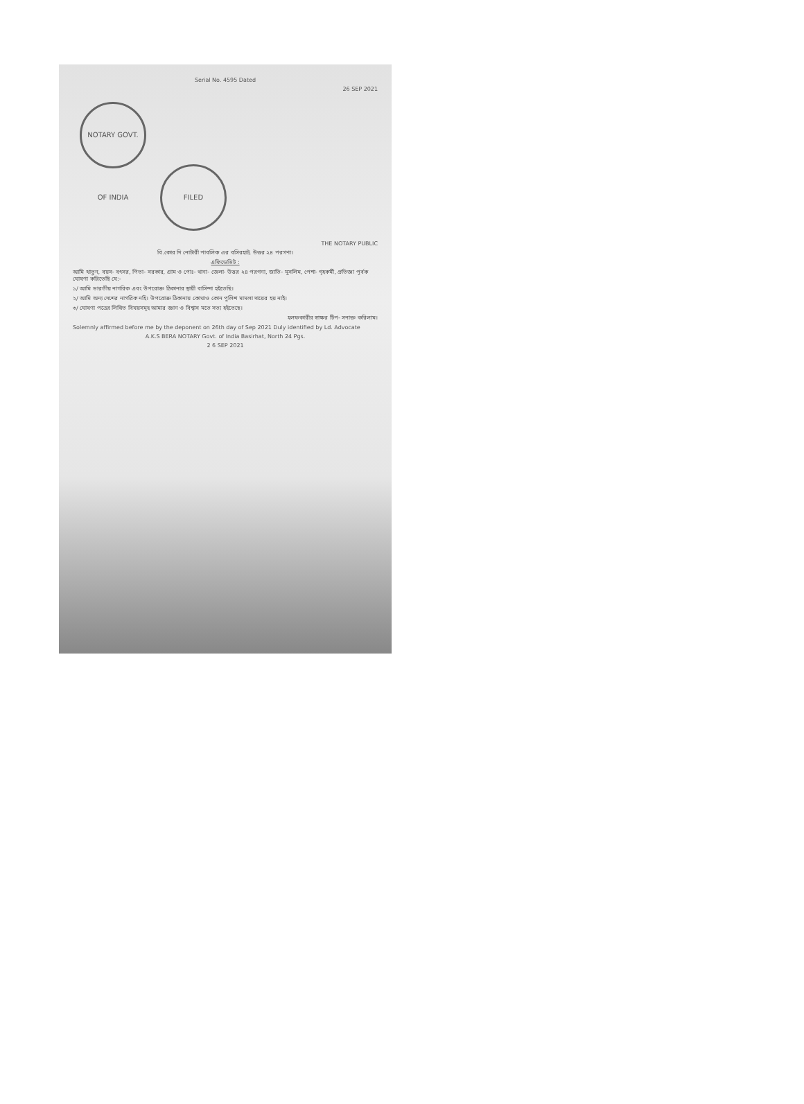Serial No. 4595 Dated
26 SEP 2021
NOTARY GOVT. OF INDIA FILED
THE NOTARY PUBLIC
বি.কোর দি নোটারী পাবলিক এর বসিরহাট, উত্তর ২৪ পরগণা।
এফিডেভিট :
আমি খাতুন, বয়স- বৎসর, পিতা- সরকার, গ্রাম ও পোঃ- থানা- জেলা- উত্তর ২৪ পরগনা, জাতি- মুসলিম, পেশা- গৃহকর্মী, প্রতিজ্ঞা পূর্বক ঘোষণা করিতেছি যে:-
১/ আমি ভারতীয় নাগরিক এবং উপরোক্ত ঠিকানার স্থায়ী বাসিন্দা হইতেছি।
২/ আমি অন্য দেশের নাগরিক নহি। উপরোক্ত ঠিকানায় কোথাও কোন পুলিশ মামলা দায়ের হয় নাই।
৩/ ঘোষণা পত্রের লিখিত বিষয়সমূহ আমার জ্ঞান ও বিশ্বাস মতে সত্য হইতেছে।
হলফকারীর স্বাক্ষর টিপ- সনাক্ত করিলাম।
Solemnly affirmed before me by the deponent on 26th day of Sep 2021 Duly identified by Ld. Advocate
A.K.S BERA NOTARY Govt. of India Basirhat, North 24 Pgs.
2 6 SEP 2021